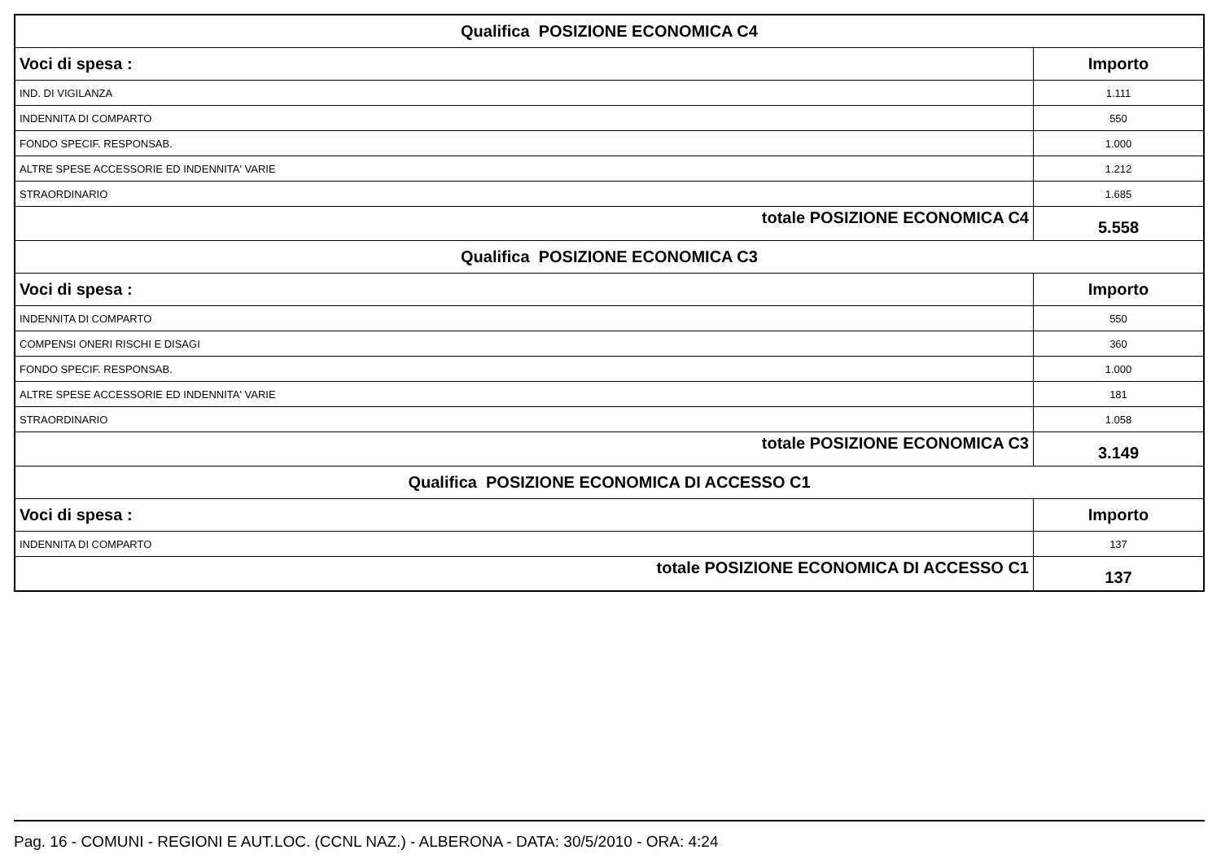| Qualifica POSIZIONE ECONOMICA C4 | |
| Voci di spesa : | Importo |
| IND. DI VIGILANZA | 1.111 |
| INDENNITA DI COMPARTO | 550 |
| FONDO SPECIF. RESPONSAB. | 1.000 |
| ALTRE SPESE ACCESSORIE ED INDENNITA' VARIE | 1.212 |
| STRAORDINARIO | 1.685 |
| totale POSIZIONE ECONOMICA C4 | 5.558 |
| Qualifica POSIZIONE ECONOMICA C3 | |
| Voci di spesa : | Importo |
| INDENNITA DI COMPARTO | 550 |
| COMPENSI ONERI RISCHI E DISAGI | 360 |
| FONDO SPECIF. RESPONSAB. | 1.000 |
| ALTRE SPESE ACCESSORIE ED INDENNITA' VARIE | 181 |
| STRAORDINARIO | 1.058 |
| totale POSIZIONE ECONOMICA C3 | 3.149 |
| Qualifica POSIZIONE ECONOMICA DI ACCESSO C1 | |
| Voci di spesa : | Importo |
| INDENNITA DI COMPARTO | 137 |
| totale POSIZIONE ECONOMICA DI ACCESSO C1 | 137 |
Pag. 16 - COMUNI - REGIONI E AUT.LOC. (CCNL NAZ.) - ALBERONA - DATA: 30/5/2010 - ORA: 4:24